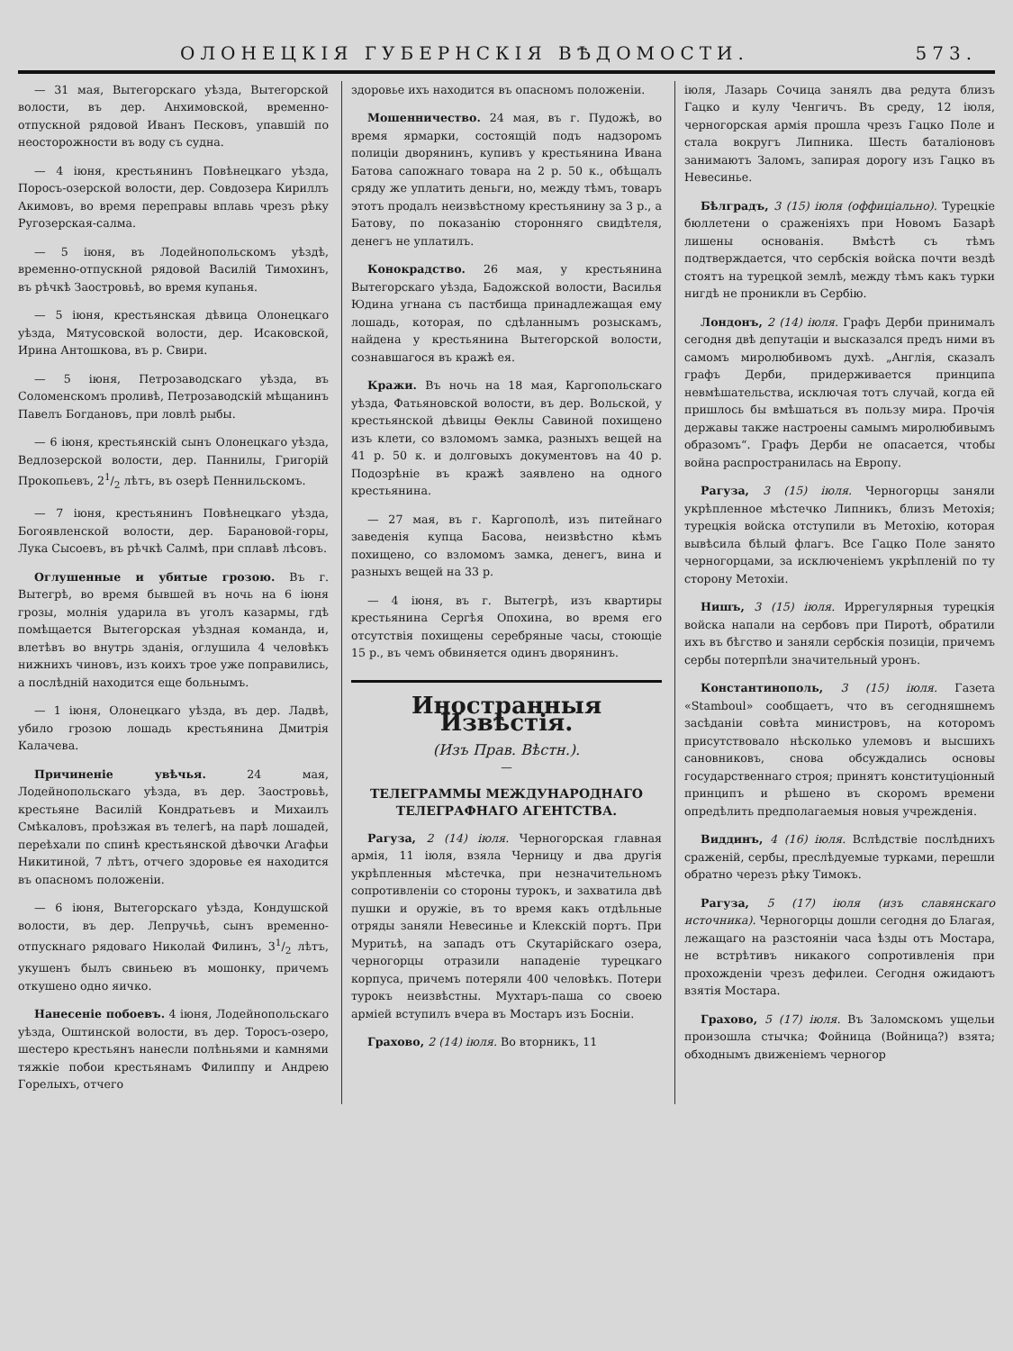ОЛОНЕЦКІЯ ГУБЕРНСКІЯ ВѢДОМОСТИ. 573.
— 31 мая, Вытегорскаго уѣзда, Вытегорской волости, въ дер. Анхимовской, временно-отпускной рядовой Иванъ Песковъ, упавшій по неосторожности въ воду съ судна.
— 4 іюня, крестьянинъ Повѣнецкаго уѣзда, Поросъ-озерской волости, дер. Совдозера Кириллъ Акимовъ, во время переправы вплавь чрезъ рѣку Ругозерская-салма.
— 5 іюня, въ Лодейнопольскомъ уѣздѣ, временно-отпускной рядовой Василій Тимохинъ, въ рѣчкѣ Заостровьѣ, во время купанья.
— 5 іюня, крестьянская дѣвица Олонецкаго уѣзда, Мятусовской волости, дер. Исаковской, Ирина Антошкова, въ р. Свири.
— 5 іюня, Петрозаводскаго уѣзда, въ Соломенскомъ проливѣ, Петрозаводскій мѣщанинъ Павелъ Богдановъ, при ловлѣ рыбы.
— 6 іюня, крестьянскій сынъ Олонецкаго уѣзда, Ведлозерской волости, дер. Паннилы, Григорій Прокопьевъ, 21/2 лѣтъ, въ озерѣ Пеннильскомъ.
— 7 іюня, крестьянинъ Повѣнецкаго уѣзда, Богоявленской волости, дер. Барановой-горы, Лука Сысоевъ, въ рѣчкѣ Салмѣ, при сплавѣ лѣсовъ.
Оглушенные и убитые грозою. Въ г. Вытегрѣ, во время бывшей въ ночь на 6 іюня грозы, молнія ударила въ уголъ казармы, гдѣ помѣщается Вытегорская уѣздная команда, и, влетѣвъ во внутрь зданія, оглушила 4 человѣкъ нижнихъ чиновъ, изъ коихъ трое уже поправились, а послѣдній находится еще больнымъ.
— 1 іюня, Олонецкаго уѣзда, въ дер. Ладвѣ, убило грозою лошадь крестьянина Дмитрія Калачева.
Причиненіе увѣчья. 24 мая, Лодейнопольскаго уѣзда, въ дер. Заостровьѣ, крестьяне Василій Кондратьевъ и Михаилъ Смѣкаловъ, проѣзжая въ телегѣ, на парѣ лошадей, переѣхали по спинѣ крестьянской дѣвочки Агафьи Никитиной, 7 лѣтъ, отчего здоровье ея находится въ опасномъ положеніи.
— 6 іюня, Вытегорскаго уѣзда, Кондушской волости, въ дер. Лепручьѣ, сынъ временно-отпускнаго рядоваго Николай Филинъ, 31/2 лѣтъ, укушенъ былъ свиньею въ мошонку, причемъ откушено одно яичко.
Нанесеніе побоевъ. 4 іюня, Лодейнопольскаго уѣзда, Оштинской волости, въ дер. Торосъ-озеро, шестеро крестьянъ нанесли полѣньями и камнями тяжкіе побои крестьянамъ Филиппу и Андрею Горелыхъ, отчего
здоровье ихъ находится въ опасномъ положеніи.
Мошенничество. 24 мая, въ г. Пудожѣ, во время ярмарки, состоящій подъ надзоромъ полиціи дворянинъ, купивъ у крестьянина Ивана Батова сапожнаго товара на 2 р. 50 к., обѣщалъ сряду же уплатить деньги, но, между тѣмъ, товаръ этотъ продалъ неизвѣстному крестьянину за 3 р., а Батову, по показанію сторонняго свидѣтеля, денегъ не уплатилъ.
Конокрадство. 26 мая, у крестьянина Вытегорскаго уѣзда, Бадожской волости, Василья Юдина угнана съ пастбища принадлежащая ему лошадь, которая, по сдѣланнымъ розыскамъ, найдена у крестьянина Вытегорской волости, сознавшагося въ кражѣ ея.
Кражи. Въ ночь на 18 мая, Каргопольскаго уѣзда, Фатьяновской волости, въ дер. Вольской, у крестьянской дѣвицы Ѳеклы Савиной похищено изъ клети, со взломомъ замка, разныхъ вещей на 41 р. 50 к. и долговыхъ документовъ на 40 р. Подозрѣніе въ кражѣ заявлено на одного крестьянина.
— 27 мая, въ г. Каргополѣ, изъ питейнаго заведенія купца Басова, неизвѣстно кѣмъ похищено, со взломомъ замка, денегъ, вина и разныхъ вещей на 33 р.
— 4 іюня, въ г. Вытегрѣ, изъ квартиры крестьянина Сергѣя Опохина, во время его отсутствія похищены серебряные часы, стоющіе 15 р., въ чемъ обвиняется одинъ дворянинъ.
Иностранныя Извѣстія.
(Изъ Прав. Вѣстн.).
—
ТЕЛЕГРАММЫ МЕЖДУНАРОДНАГО ТЕЛЕГРАФНАГО АГЕНТСТВА.
Рагуза, 2 (14) іюля. Черногорская главная армія, 11 іюля, взяла Черницу и два другія укрѣпленныя мѣстечка, при незначительномъ сопротивленіи со стороны турокъ, и захватила двѣ пушки и оружіе, въ то время какъ отдѣльные отряды заняли Невесинье и Клекскій портъ. При Муритьѣ, на западъ отъ Скутарійскаго озера, черногорцы отразили нападеніе турецкаго корпуса, причемъ потеряли 400 человѣкъ. Потери турокъ неизвѣстны. Мухтаръ-паша со своею арміей вступилъ вчера въ Мостаръ изъ Босніи.
Грахово, 2 (14) іюля. Во вторникъ, 11
іюля, Лазарь Сочица занялъ два редута близъ Гацко и кулу Ченгичъ. Въ среду, 12 іюля, черногорская армія прошла чрезъ Гацко Поле и стала вокругъ Липника. Шесть баталіоновъ занимаютъ Заломъ, запирая дорогу изъ Гацко въ Невесинье.
Бѣлградъ, 3 (15) іюля (оффиціально). Турецкіе бюллетени о сраженіяхъ при Новомъ Базарѣ лишены основанія. Вмѣстѣ съ тѣмъ подтверждается, что сербскія войска почти вездѣ стоятъ на турецкой землѣ, между тѣмъ какъ турки нигдѣ не проникли въ Сербію.
Лондонъ, 2 (14) іюля. Графъ Дерби принималъ сегодня двѣ депутаціи и высказался предъ ними въ самомъ миролюбивомъ духѣ. „Англія, сказалъ графъ Дерби, придерживается принципа невмѣшательства, исключая тотъ случай, когда ей пришлось бы вмѣшаться въ пользу мира. Прочія державы также настроены самымъ миролюбивымъ образомъ“. Графъ Дерби не опасается, чтобы война распространилась на Европу.
Рагуза, 3 (15) іюля. Черногорцы заняли укрѣпленное мѣстечко Липникъ, близъ Метохія; турецкія войска отступили въ Метохію, которая вывѣсила бѣлый флагъ. Все Гацко Поле занято черногорцами, за исключеніемъ укрѣпленій по ту сторону Метохіи.
Нишъ, 3 (15) іюля. Иррегулярныя турецкія войска напали на сербовъ при Пиротѣ, обратили ихъ въ бѣгство и заняли сербскія позиціи, причемъ сербы потерпѣли значительный уронъ.
Константинополь, 3 (15) іюля. Газета «Stamboul» сообщаетъ, что въ сегодняшнемъ засѣданіи совѣта министровъ, на которомъ присутствовало нѣсколько улемовъ и высшихъ сановниковъ, снова обсуждались основы государственнаго строя; принятъ конституціонный принципъ и рѣшено въ скоромъ времени опредѣлить предполагаемыя новыя учрежденія.
Виддинъ, 4 (16) іюля. Вслѣдствіе послѣднихъ сраженій, сербы, преслѣдуемые турками, перешли обратно черезъ рѣку Тимокъ.
Рагуза, 5 (17) іюля (изъ славянскаго источника). Черногорцы дошли сегодня до Благая, лежащаго на разстояніи часа ѣзды отъ Мостара, не встрѣтивъ никакого сопротивленія при прохожденіи чрезъ дефилеи. Сегодня ожидаютъ взятія Мостара.
Грахово, 5 (17) іюля. Въ Заломскомъ ущельи произошла стычка; Фойница (Войница?) взята; обходнымъ движеніемъ черногор